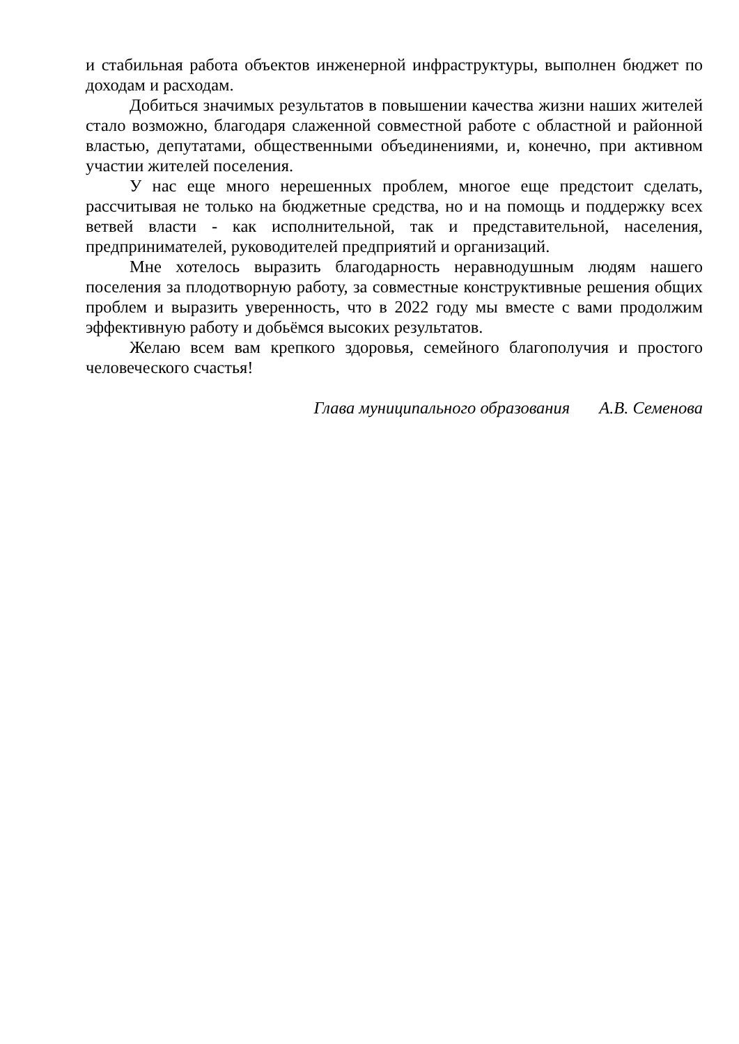и стабильная работа объектов инженерной инфраструктуры, выполнен бюджет по доходам и расходам.
Добиться значимых результатов в повышении качества жизни наших жителей стало возможно, благодаря слаженной совместной работе с областной и районной властью, депутатами, общественными объединениями, и, конечно, при активном участии жителей поселения.
У нас еще много нерешенных проблем, многое еще предстоит сделать, рассчитывая не только на бюджетные средства, но и на помощь и поддержку всех ветвей власти - как исполнительной, так и представительной, населения, предпринимателей, руководителей предприятий и организаций.
Мне хотелось выразить благодарность неравнодушным людям нашего поселения за плодотворную работу, за совместные конструктивные решения общих проблем и выразить уверенность, что в 2022 году мы вместе с вами продолжим эффективную работу и добьёмся высоких результатов.
Желаю всем вам крепкого здоровья, семейного благополучия и простого человеческого счастья!
Глава муниципального образования А.В. Семенова